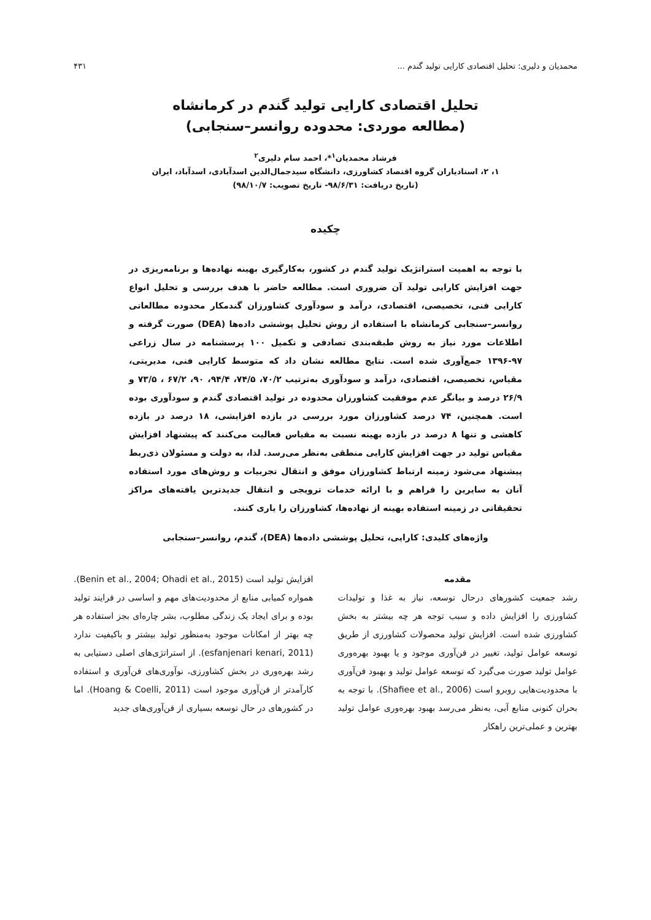محمدیان و دلیری: تحلیل اقتصادی کارایی تولید گندم ... ۴۳۱
تحلیل اقتصادی کارایی تولید گندم در کرمانشاه
(مطالعه موردی: محدوده روانسر–سنجابی)
فرشاد محمدیان<sup>۱</sup>*، احمد سام دلیری<sup>۲</sup>
۱، ۲، استادیاران گروه اقتصاد کشاورزی، دانشگاه سیدجمال‌الدین اسدآبادی، اسدآباد، ایران
(تاریخ دریافت: ۹۸/۶/۳۱- تاریخ تصویب: ۹۸/۱۰/۷)
چکیده
با توجه به اهمیت استراتژیک تولید گندم در کشور، به‌کارگیری بهینه نهاده‌ها و برنامه‌ریزی در جهت افزایش کارایی تولید آن ضروری است. مطالعه حاضر با هدف بررسی و تحلیل انواع کارایی فنی، تخصیصی، اقتصادی، درآمد و سودآوری کشاورزان گندمکار محدوده مطالعاتی روانسر–سنجابی کرمانشاه با استفاده از روش تحلیل پوششی داده‌ها (DEA) صورت گرفته و اطلاعات مورد نیاز به روش طبقه‌بندی تصادفی و تکمیل ۱۰۰ پرسشنامه در سال زراعی ۹۷-۱۳۹۶ جمع‌آوری شده است. نتایج مطالعه نشان داد که متوسط کارایی فنی، مدیریتی، مقیاس، تخصیصی، اقتصادی، درآمد و سودآوری به‌ترتیب ۷۰/۲، ۷۴/۵، ۹۴/۴، ۹۰، ۶۷/۲ ، ۷۳/۵ و ۲۶/۹ درصد و بیانگر عدم موفقیت کشاورزان محدوده در تولید اقتصادی گندم و سودآوری بوده است. همچنین، ۷۴ درصد کشاورزان مورد بررسی در بازده افزایشی، ۱۸ درصد در بازده کاهشی و تنها ۸ درصد در بازده بهینه نسبت به مقیاس فعالیت می‌کنند که پیشنهاد افزایش مقیاس تولید در جهت افزایش کارایی منطقی به‌نظر می‌رسد. لذا، به دولت و مسئولان ذی‌ربط پیشنهاد می‌شود زمینه ارتباط کشاورزان موفق و انتقال تجربیات و روش‌های مورد استفاده آنان به سایرین را فراهم و با ارائه خدمات ترویجی و انتقال جدیدترین یافته‌های مراکز تحقیقاتی در زمینه استفاده بهینه از نهاده‌ها، کشاورزان را یاری کنند.
واژه‌های کلیدی: کارایی، تحلیل پوششی داده‌ها (DEA)، گندم، روانسر–سنجابی
مقدمه
رشد جمعیت کشورهای درحال توسعه، نیاز به غذا و تولیدات کشاورزی را افزایش داده و سبب توجه هر چه بیشتر به بخش کشاورزی شده است. افزایش تولید محصولات کشاورزی از طریق توسعه عوامل تولید، تغییر در فن‌آوری موجود و یا بهبود بهره‌وری عوامل تولید صورت می‌گیرد که توسعه عوامل تولید و بهبود فن‌آوری با محدودیت‌هایی روبرو است (Shafiee et al., 2006). با توجه به بحران کنونی منابع آبی، به‌نظر می‌رسد بهبود بهره‌وری عوامل تولید بهترین و عملی‌ترین راهکار
افزایش تولید است (Benin et al., 2004; Ohadi et al., 2015). همواره کمیابی منابع از محدودیت‌های مهم و اساسی در فرایند تولید بوده و برای ایجاد یک زندگی مطلوب، بشر چاره‌ای بجز استفاده هر چه بهتر از امکانات موجود به‌منظور تولید بیشتر و باکیفیت ندارد (esfanjenari kenari, 2011). از استراتژی‌های اصلی دستیابی به رشد بهره‌وری در بخش کشاورزی، نوآوری‌های فن‌آوری و استفاده کارآمدتر از فن‌آوری موجود است (Hoang & Coelli, 2011). اما در کشورهای در حال توسعه بسیاری از فن‌آوری‌های جدید